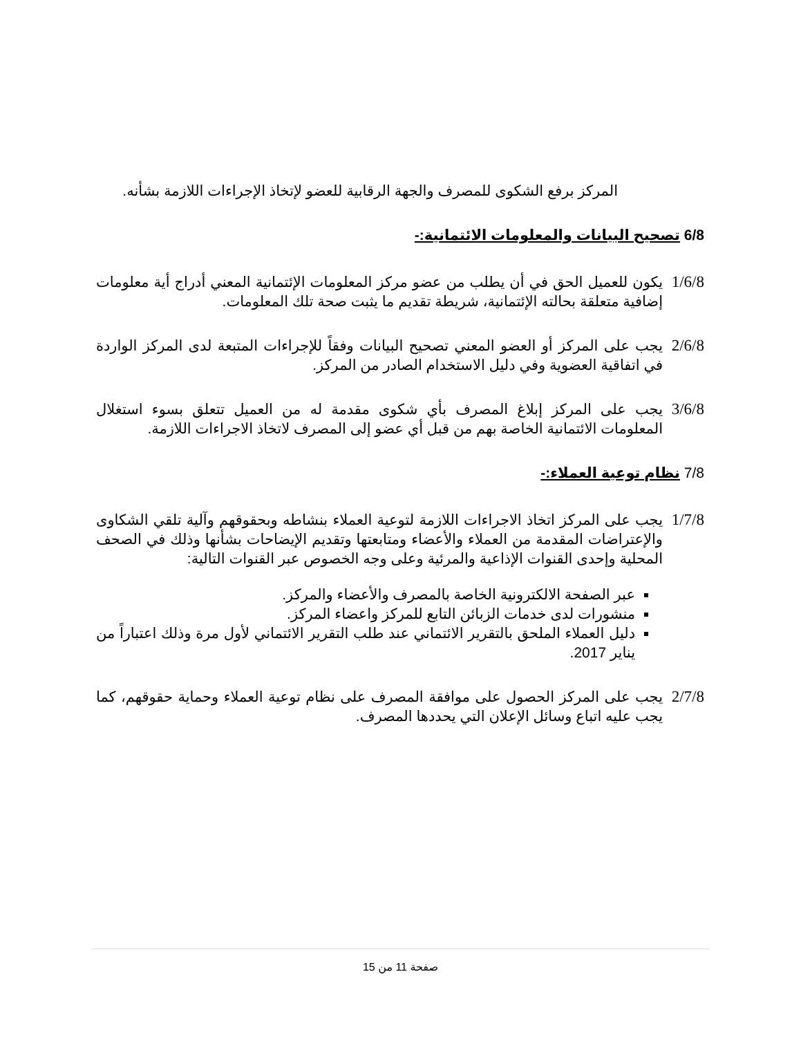المركز برفع الشكوى للمصرف والجهة الرقابية للعضو لإتخاذ الإجراءات اللازمة بشأنه.
6/8 تصحيح البيانات والمعلومات الائتمانية:-
1/6/8
يكون للعميل الحق في أن يطلب من عضو مركز المعلومات الإئتمانية المعني أدراج أية معلومات إضافية متعلقة بحالته الإئتمانية، شريطة تقديم ما يثبت صحة تلك المعلومات.
2/6/8
يجب على المركز أو العضو المعني تصحيح البيانات وفقاً للإجراءات المتبعة لدى المركز الواردة في اتفاقية العضوية وفي دليل الاستخدام الصادر من المركز.
3/6/8
يجب على المركز إبلاغ المصرف بأي شكوى مقدمة له من العميل تتعلق بسوء استغلال المعلومات الائتمانية الخاصة بهم من قبل أي عضو إلى المصرف لاتخاذ الاجراءات اللازمة.
7/8 نظام توعية العملاء:-
1/7/8
يجب على المركز اتخاذ الاجراءات اللازمة لتوعية العملاء بنشاطه وبحقوقهم وآلية تلقي الشكاوى والإعتراضات المقدمة من العملاء والأعضاء ومتابعتها وتقديم الإيضاحات بشأنها وذلك في الصحف المحلية وإحدى القنوات الإذاعية والمرئية وعلى وجه الخصوص عبر القنوات التالية:
عبر الصفحة الالكترونية الخاصة بالمصرف والأعضاء والمركز.
منشورات لدى خدمات الزبائن التابع للمركز واعضاء المركز.
دليل العملاء الملحق بالتقرير الائتماني عند طلب التقرير الائتماني لأول مرة وذلك اعتباراً من يناير 2017.
2/7/8
يجب على المركز الحصول على موافقة المصرف على نظام توعية العملاء وحماية حقوقهم، كما يجب عليه اتباع وسائل الإعلان التي يحددها المصرف.
صفحة 11 من 15